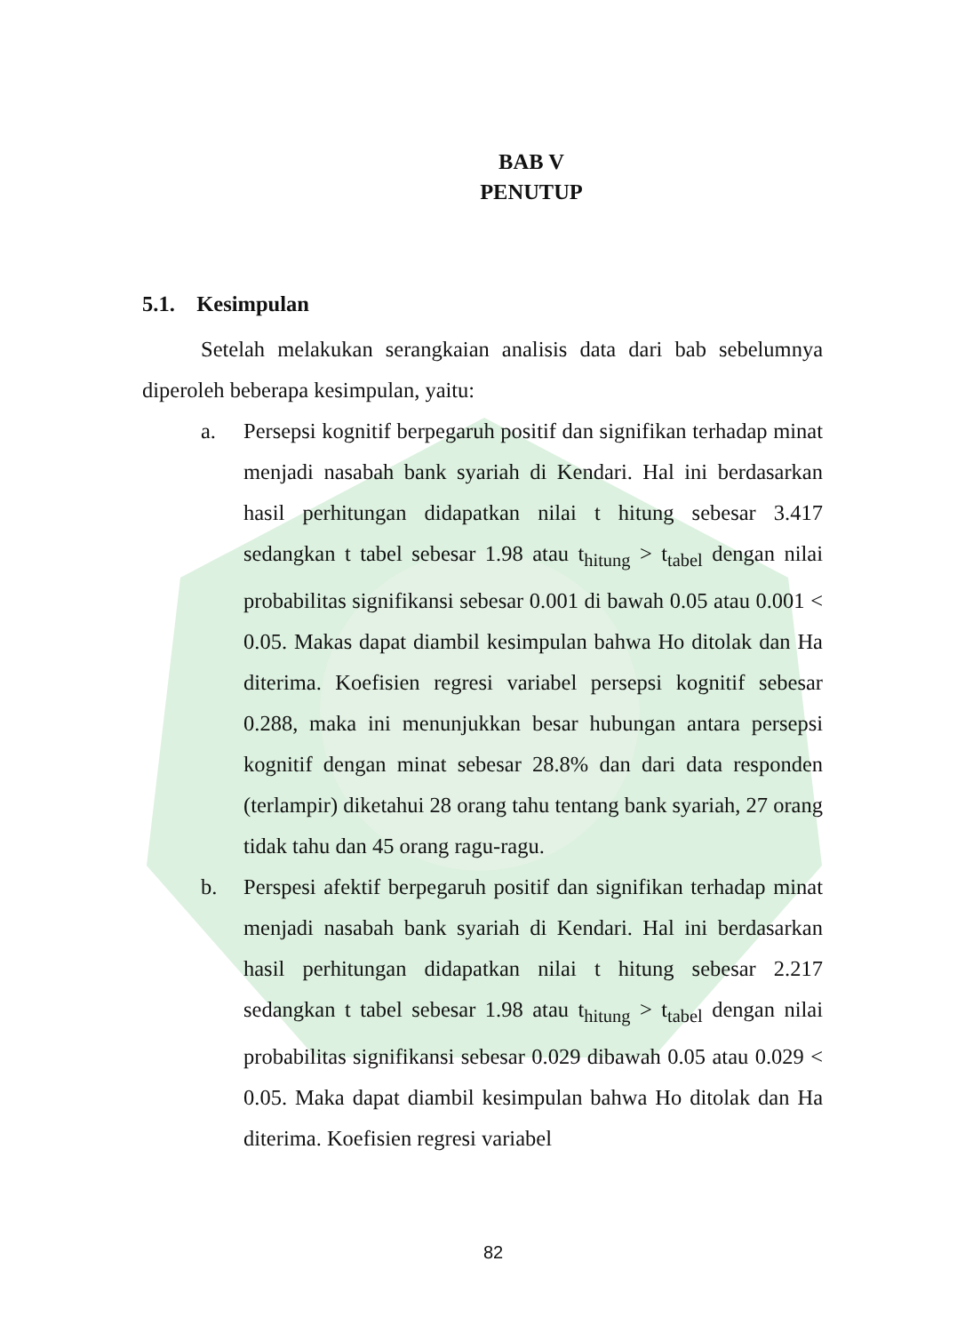BAB V
PENUTUP
5.1. Kesimpulan
Setelah melakukan serangkaian analisis data dari bab sebelumnya diperoleh beberapa kesimpulan, yaitu:
a. Persepsi kognitif berpegaruh positif dan signifikan terhadap minat menjadi nasabah bank syariah di Kendari. Hal ini berdasarkan hasil perhitungan didapatkan nilai t hitung sebesar 3.417 sedangkan t tabel sebesar 1.98 atau t<sub>hitung</sub> > t<sub>tabel</sub> dengan nilai probabilitas signifikansi sebesar 0.001 di bawah 0.05 atau 0.001 < 0.05. Makas dapat diambil kesimpulan bahwa Ho ditolak dan Ha diterima. Koefisien regresi variabel persepsi kognitif sebesar 0.288, maka ini menunjukkan besar hubungan antara persepsi kognitif dengan minat sebesar 28.8% dan dari data responden (terlampir) diketahui 28 orang tahu tentang bank syariah, 27 orang tidak tahu dan 45 orang ragu-ragu.
b. Perspesi afektif berpegaruh positif dan signifikan terhadap minat menjadi nasabah bank syariah di Kendari. Hal ini berdasarkan hasil perhitungan didapatkan nilai t hitung sebesar 2.217 sedangkan t tabel sebesar 1.98 atau t<sub>hitung</sub> > t<sub>tabel</sub> dengan nilai probabilitas signifikansi sebesar 0.029 dibawah 0.05 atau 0.029 < 0.05. Maka dapat diambil kesimpulan bahwa Ho ditolak dan Ha diterima. Koefisien regresi variabel
82